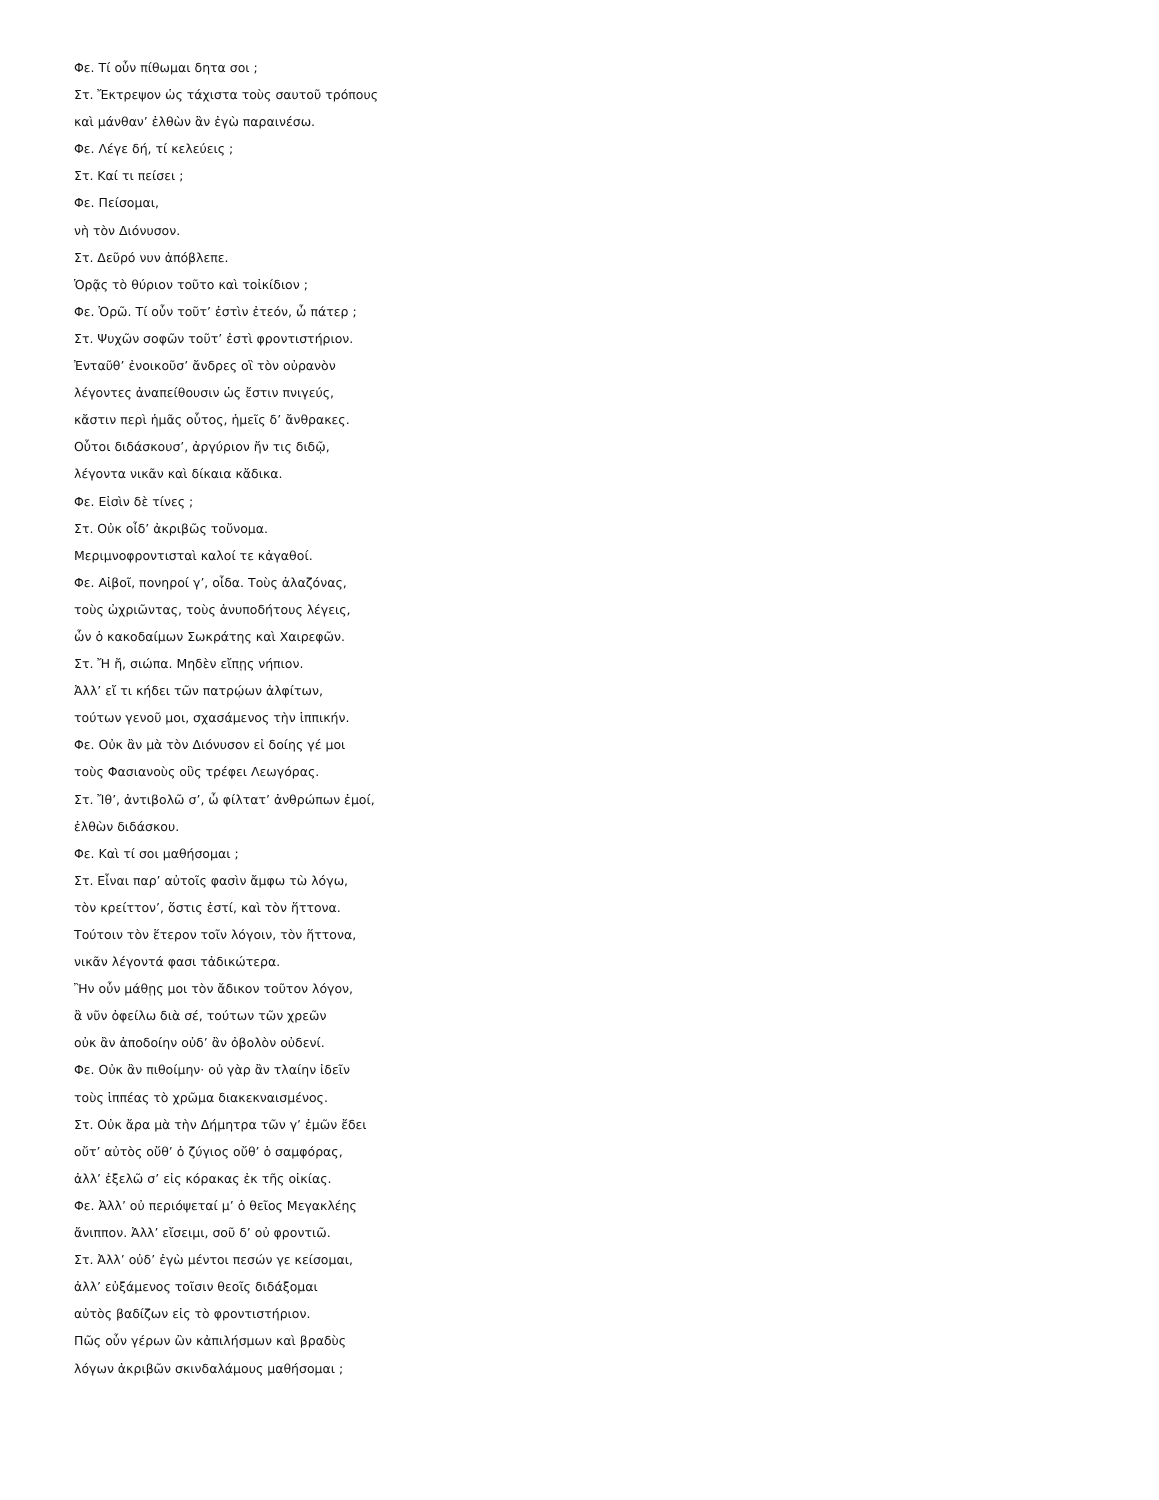Φε. Τί οὖν πίθωμαι δητα σοι ;
Στ. Ἔκτρεψον ὡς τάχιστα τοὺς σαυτοῦ τρόπους
καὶ μάνθαν’ ἐλθὼν ἃν ἐγὼ παραινέσω.
Φε. Λέγε δή, τί κελεύεις ;
Στ. Καί τι πείσει ;
Φε. Πείσομαι,
νὴ τὸν Διόνυσον.
Στ. Δεῦρό νυν ἀπόβλεπε.
Ὁρᾷς τὸ θύριον τοῦτο καὶ τοἰκίδιον ;
Φε. Ὁρῶ. Τί οὖν τοῦτ’ ἐστὶν ἐτεόν, ὦ πάτερ ;
Στ. Ψυχῶν σοφῶν τοῦτ’ ἐστὶ φροντιστήριον.
Ἐνταῦθ’ ἐνοικοῦσ’ ἄνδρες οἳ τὸν οὐρανὸν
λέγοντες ἀναπείθουσιν ὡς ἔστιν πνιγεύς,
κἄστιν περὶ ἡμᾶς οὗτος, ἡμεῖς δ’ ἄνθρακες.
Οὗτοι διδάσκουσ’, ἀργύριον ἤν τις διδῷ,
λέγοντα νικᾶν καὶ δίκαια κἄδικα.
Φε. Εἰσὶν δὲ τίνες ;
Στ. Οὐκ οἶδ’ ἀκριβῶς τοὔνομα.
Μεριμνοφροντισταὶ καλοί τε κἀγαθοί.
Φε. Αἰβοῖ, πονηροί γ’, οἶδα. Τοὺς ἀλαζόνας,
τοὺς ὠχριῶντας, τοὺς ἀνυποδήτους λέγεις,
ὧν ὁ κακοδαίμων Σωκράτης καὶ Χαιρεφῶν.
Στ. Ἤ ἤ, σιώπα. Μηδὲν εἴπῃς νήπιον.
Ἀλλ’ εἴ τι κήδει τῶν πατρῴων ἀλφίτων,
τούτων γενοῦ μοι, σχασάμενος τὴν ἱππικήν.
Φε. Οὐκ ἂν μὰ τὸν Διόνυσον εἰ δοίης γέ μοι
τοὺς Φασιανοὺς οὓς τρέφει Λεωγόρας.
Στ. Ἴθ’, ἀντιβολῶ σ’, ὦ φίλτατ’ ἀνθρώπων ἐμοί,
ἐλθὼν διδάσκου.
Φε. Καὶ τί σοι μαθήσομαι ;
Στ. Εἶναι παρ’ αὐτοῖς φασὶν ἄμφω τὼ λόγω,
τὸν κρείττον’, ὅστις ἐστί, καὶ τὸν ἥττονα.
Τούτοιν τὸν ἕτερον τοῖν λόγοιν, τὸν ἥττονα,
νικᾶν λέγοντά φασι τἀδικώτερα.
Ἢν οὖν μάθῃς μοι τὸν ἄδικον τοῦτον λόγον,
ἃ νῦν ὀφείλω διὰ σέ, τούτων τῶν χρεῶν
οὐκ ἂν ἀποδοίην οὐδ’ ἂν ὀβολὸν οὐδενί.
Φε. Οὐκ ἂν πιθοίμην· οὐ γὰρ ἂν τλαίην ἰδεῖν
τοὺς ἱππέας τὸ χρῶμα διακεκναισμένος.
Στ. Οὐκ ἄρα μὰ τὴν Δήμητρα τῶν γ’ ἐμῶν ἔδει
οὔτ’ αὐτὸς οὔθ’ ὁ ζύγιος οὔθ’ ὁ σαμφόρας,
ἀλλ’ ἐξελῶ σ’ εἰς κόρακας ἐκ τῆς οἰκίας.
Φε. Ἀλλ’ οὐ περιόψεταί μ’ ὁ θεῖος Μεγακλέης
ἄνιππον. Ἀλλ’ εἴσειμι, σοῦ δ’ οὐ φροντιῶ.
Στ. Ἀλλ’ οὐδ’ ἐγὼ μέντοι πεσών γε κείσομαι,
ἀλλ’ εὐξάμενος τοῖσιν θεοῖς διδάξομαι
αὐτὸς βαδίζων εἰς τὸ φροντιστήριον.
Πῶς οὖν γέρων ὢν κἀπιλήσμων καὶ βραδὺς
λόγων ἀκριβῶν σκινδαλάμους μαθήσομαι ;